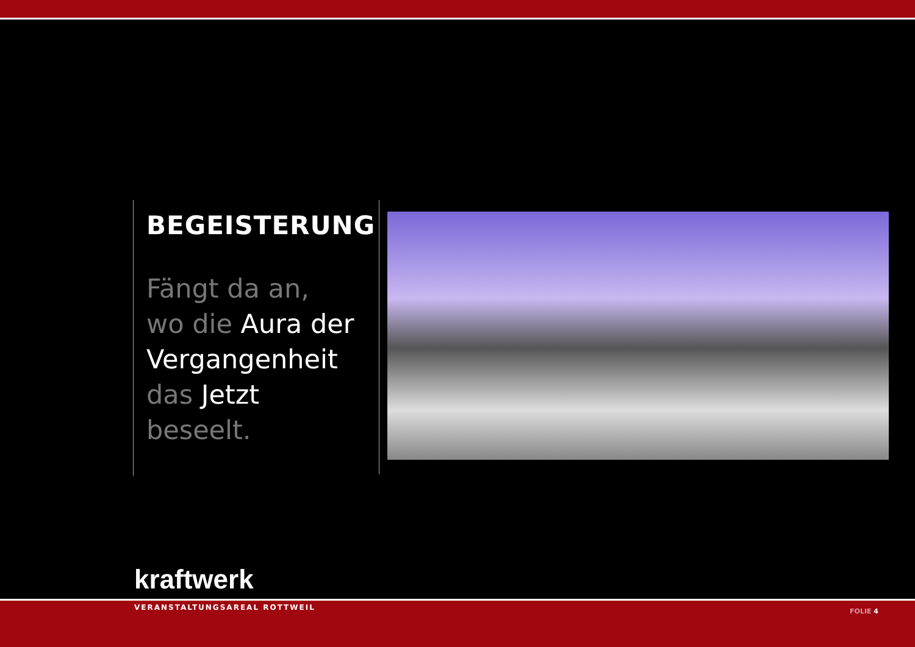BEGEISTERUNG
Fängt da an,
wo die Aura der Vergangenheit
das Jetzt beseelt.
kraftwerk
VERANSTALTUNGSAREAL ROTTWEIL
FOLIE 4